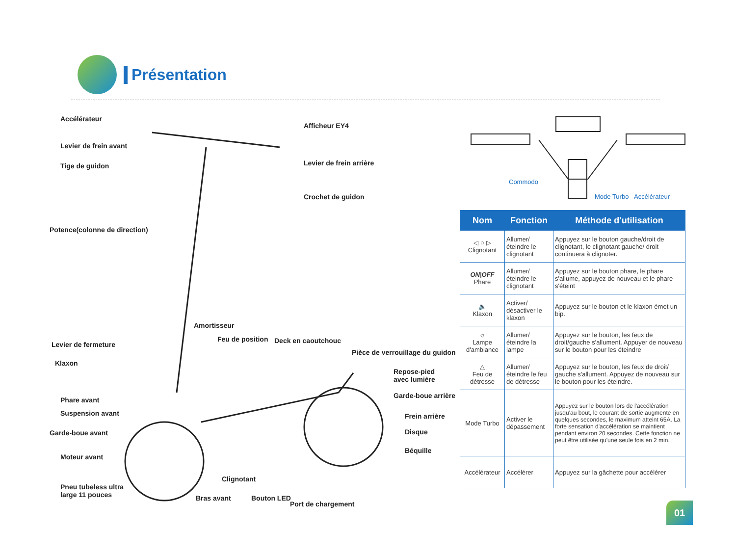Présentation
Accélérateur
Levier de frein avant
Tige de guidon
Potence(colonne de direction)
Levier de fermeture
Klaxon
Phare avant
Suspension avant
Garde-boue avant
Moteur avant
Pneu tubeless ultra
large 11 pouces
Afficheur EY4
Levier de frein arrière
Crochet de guidon
Amortisseur
Feu de position Deck en caoutchouc
Pièce de verrouillage du guidon
Repose-pied
avec lumière
Garde-boue arrière
Frein arrière
Disque
Béquille
Clignotant
Bras avant Bouton LED
Port de chargement
Commodo
Mode Turbo Accélérateur
| Nom | Fonction | Méthode d'utilisation |
| --- | --- | --- |
| ◁ ○ ▷ Clignotant | Allumer/ éteindre le clignotant | Appuyez sur le bouton gauche/droit de clignotant, le clignotant gauche/ droit continuera à clignoter. |
| ON/OFF Phare | Allumer/ éteindre le clignotant | Appuyez sur le bouton phare, le phare s'allume, appuyez de nouveau et le phare s'éteint |
| 🔈 Klaxon | Activer/ désactiver le klaxon | Appuyez sur le bouton et le klaxon émet un bip. |
| ☼ Lampe d'ambiance | Allumer/ éteindre la lampe | Appuyez sur le bouton, les feux de droit/gauche s'allument. Appuyer de nouveau sur le bouton pour les éteindre |
| △ Feu de détresse | Allumer/ éteindre le feu de détresse | Appuyez sur le bouton, les feux de droit/ gauche s'allument. Appuyez de nouveau sur le bouton pour les éteindre. |
| Mode Turbo | Activer le dépassement | Appuyez sur le bouton lors de l'accélération jusqu'au bout, le courant de sortie augmente en quelques secondes, le maximum atteint 65A. La forte sensation d'accélération se maintient pendant environ 20 secondes. Cette fonction ne peut être utilisée qu'une seule fois en 2 min. |
| Accélérateur | Accélérer | Appuyez sur la gâchette pour accélérer |
01